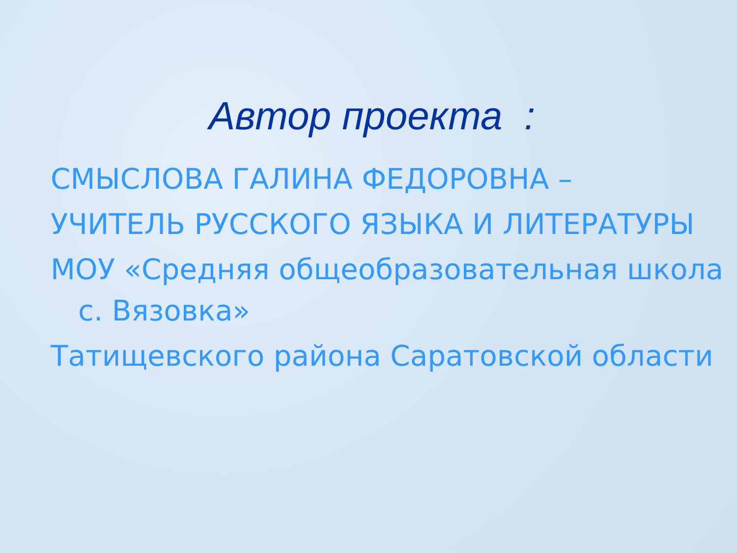Автор проекта :
СМЫСЛОВА ГАЛИНА ФЕДОРОВНА –
УЧИТЕЛЬ РУССКОГО ЯЗЫКА И ЛИТЕРАТУРЫ
МОУ «Средняя общеобразовательная школа с. Вязовка»
Татищевского района Саратовской области